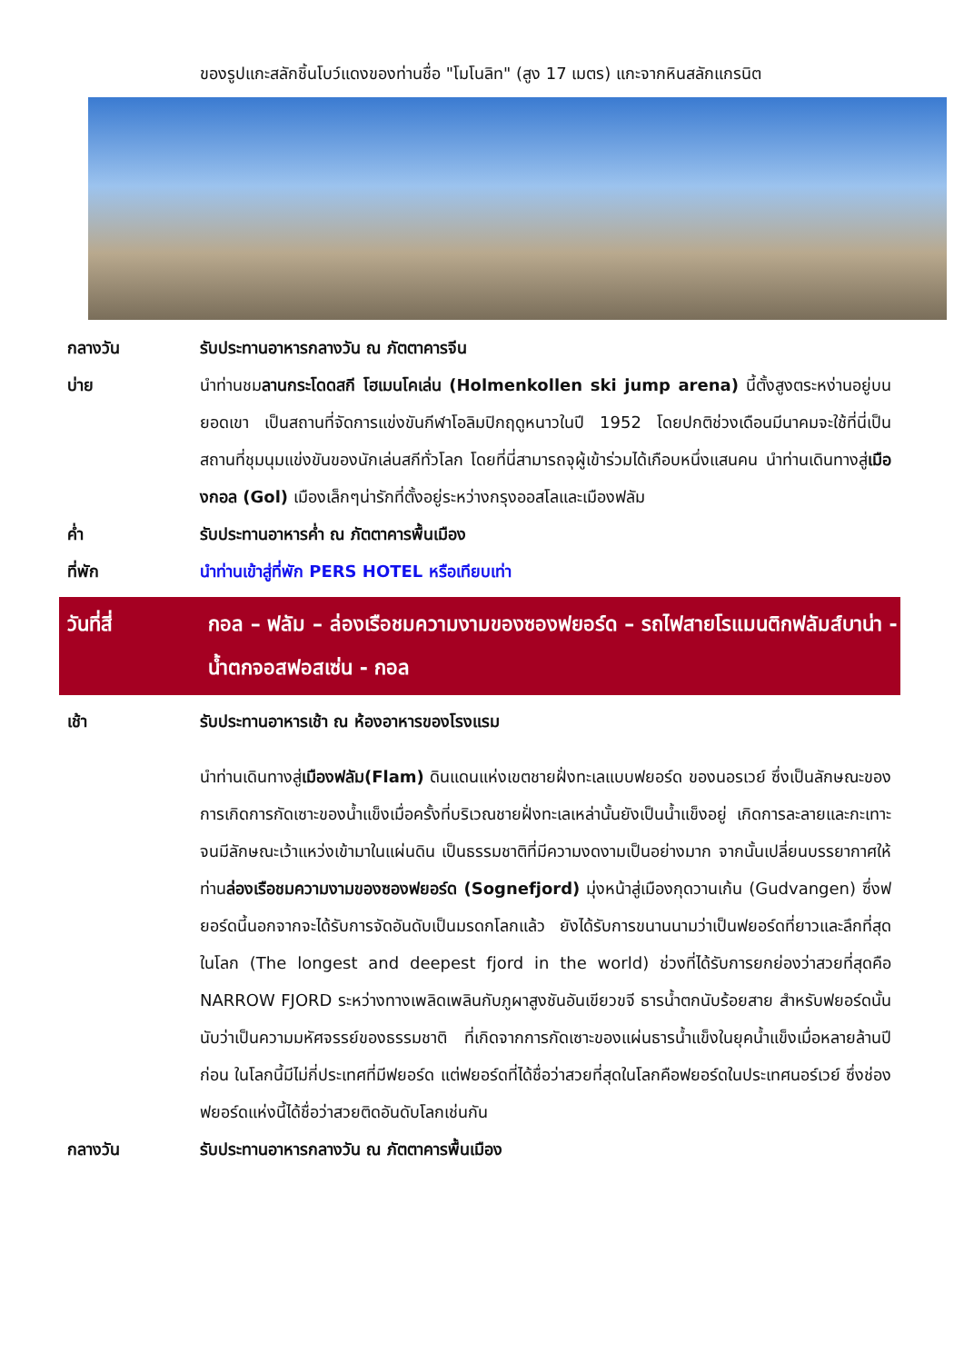ของรูปแกะสลักชิ้นโบว์แดงของท่านชื่อ "โมโนลิท" (สูง 17 เมตร) แกะจากหินสลักแกรนิต
กลางวัน รับประทานอาหารกลางวัน ณ ภัตตาคารจีน
บ่าย นำท่านชมลานกระโดดสกี โฮเมนโคเล่น (Holmenkollen ski jump arena) นี้ตั้งสูงตระหง่านอยู่บนยอดเขา เป็นสถานที่จัดการแข่งขันกีฬาโอลิมปิกฤดูหนาวในปี 1952 โดยปกติช่วงเดือนมีนาคมจะใช้ที่นี่เป็นสถานที่ชุมนุมแข่งขันของนักเล่นสกีทั่วโลก โดยที่นี่สามารถจุผู้เข้าร่วมได้เกือบหนึ่งแสนคน นำท่านเดินทางสู่เมืองกอล (Gol) เมืองเล็กๆน่ารักที่ตั้งอยู่ระหว่างกรุงออสโลและเมืองฟลัม
ค่ำ รับประทานอาหารค่ำ ณ ภัตตาคารพื้นเมือง
ที่พัก นำท่านเข้าสู่ที่พัก PERS HOTEL หรือเทียบเท่า
วันที่สี่ กอล – ฟลัม – ล่องเรือชมความงามของซองฟยอร์ด – รถไฟสายโรแมนติกฟลัมส์บาน่า - น้ำตกจอสฟอสเซ่น - กอล
เช้า รับประทานอาหารเช้า ณ ห้องอาหารของโรงแรม
นำท่านเดินทางสู่เมืองฟลัม(Flam) ดินแดนแห่งเขตชายฝั่งทะเลแบบฟยอร์ด ของนอรเวย์ ซึ่งเป็นลักษณะของการเกิดการกัดเซาะของน้ำแข็งเมื่อครั้งที่บริเวณชายฝั่งทะเลเหล่านั้นยังเป็นน้ำแข็งอยู่ เกิดการละลายและกะเทาะจนมีลักษณะเว้าแหว่งเข้ามาในแผ่นดิน เป็นธรรมชาติที่มีความงดงามเป็นอย่างมาก จากนั้นเปลี่ยนบรรยากาศให้ท่านล่องเรือชมความงามของซองฟยอร์ด (Sognefjord) มุ่งหน้าสู่เมืองกุดวานเก้น (Gudvangen) ซึ่งฟยอร์ดนี้นอกจากจะได้รับการจัดอันดับเป็นมรดกโลกแล้ว ยังได้รับการขนานนามว่าเป็นฟยอร์ดที่ยาวและลึกที่สุดในโลก (The longest and deepest fjord in the world) ช่วงที่ได้รับการยกย่องว่าสวยที่สุดคือ NARROW FJORD ระหว่างทางเพลิดเพลินกับภูผาสูงชันอันเขียวขจี ธารน้ำตกนับร้อยสาย สำหรับฟยอร์ดนั้นนับว่าเป็นความมหัศจรรย์ของธรรมชาติ ที่เกิดจากการกัดเซาะของแผ่นธารน้ำแข็งในยุคน้ำแข็งเมื่อหลายล้านปีก่อน ในโลกนี้มีไม่กี่ประเทศที่มีฟยอร์ด แต่ฟยอร์ดที่ได้ชื่อว่าสวยที่สุดในโลกคือฟยอร์ดในประเทศนอร์เวย์ ซึ่งช่องฟยอร์ดแห่งนี้ได้ชื่อว่าสวยติดอันดับโลกเช่นกัน
กลางวัน รับประทานอาหารกลางวัน ณ ภัตตาคารพื้นเมือง